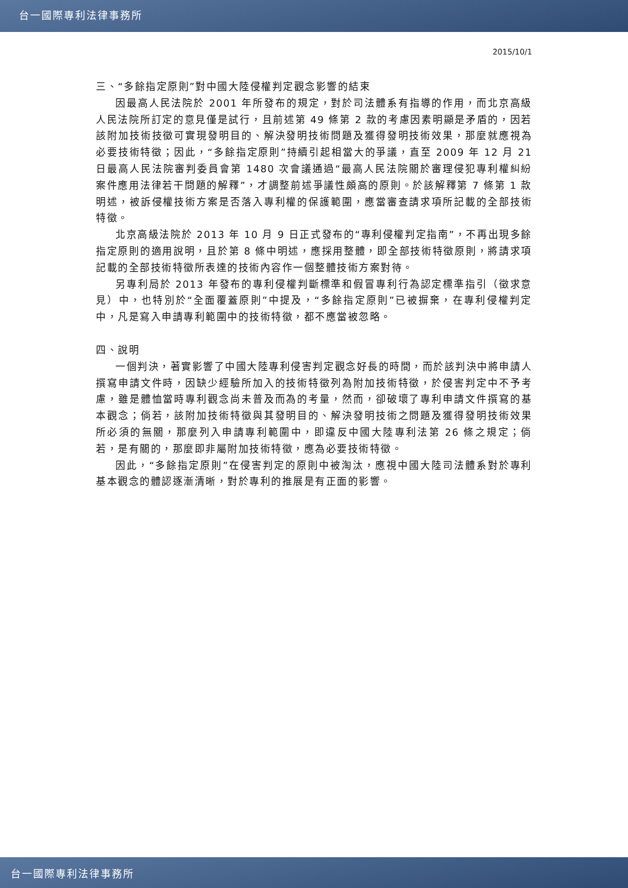台一國際專利法律事務所
2015/10/1
三、“多餘指定原則”對中國大陸侵權判定觀念影響的結束
因最高人民法院於 2001 年所發布的規定，對於司法體系有指導的作用，而北京高級人民法院所訂定的意見僅是試行，且前述第 49 條第 2 款的考慮因素明顯是矛盾的，因若該附加技術技徵可實現發明目的、解決發明技術問題及獲得發明技術效果，那麼就應視為必要技術特徵；因此，“多餘指定原則”持續引起相當大的爭議，直至 2009 年 12 月 21 日最高人民法院審判委員會第 1480 次會議通過“最高人民法院關於審理侵犯專利權糾紛案件應用法律若干問題的解釋”，才調整前述爭議性頗高的原則。於該解釋第 7 條第 1 款明述，被訴侵權技術方案是否落入專利權的保護範圍，應當審查請求項所記載的全部技術特徵。
北京高級法院於 2013 年 10 月 9 日正式發布的“專利侵權判定指南”，不再出現多餘指定原則的適用說明，且於第 8 條中明述，應採用整體，即全部技術特徵原則，將請求項記載的全部技術特徵所表達的技術內容作一個整體技術方案對待。
另專利局於 2013 年發布的專利侵權判斷標準和假冒專利行為認定標準指引（徵求意見）中，也特別於“全面覆蓋原則”中提及，“多餘指定原則”已被摒棄，在專利侵權判定中，凡是寫入申請專利範圍中的技術特徵，都不應當被忽略。
四、說明
一個判決，著實影響了中國大陸專利侵害判定觀念好長的時間，而於該判決中將申請人撰寫申請文件時，因缺少經驗所加入的技術特徵列為附加技術特徵，於侵害判定中不予考慮，雖是體恤當時專利觀念尚未普及而為的考量，然而，卻破壞了專利申請文件撰寫的基本觀念；倘若，該附加技術特徵與其發明目的、解決發明技術之問題及獲得發明技術效果所必須的無關，那麼列入申請專利範圍中，即違反中國大陸專利法第 26 條之規定；倘若，是有關的，那麼即非屬附加技術特徵，應為必要技術特徵。
因此，“多餘指定原則”在侵害判定的原則中被淘汰，應視中國大陸司法體系對於專利基本觀念的體認逐漸清晰，對於專利的推展是有正面的影響。
台一國際專利法律事務所